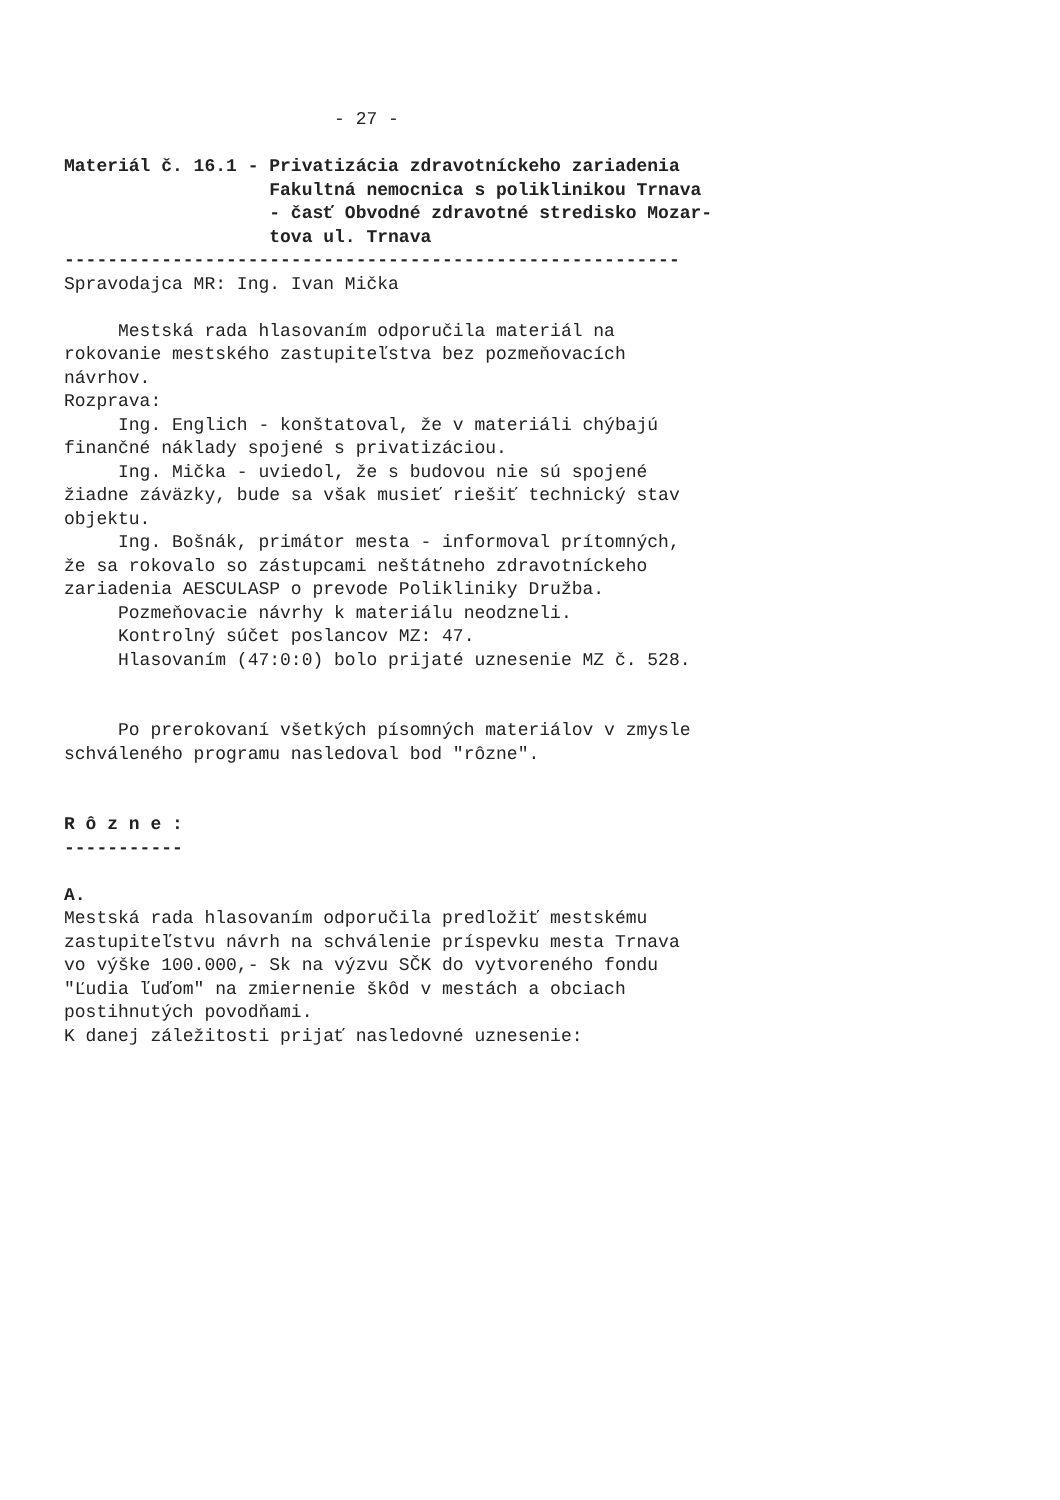- 27 -
Materiál č. 16.1 - Privatizácia zdravotníckeho zariadenia
Fakultná nemocnica s poliklinikou Trnava
- časť Obvodné zdravotné stredisko Mozar-
tova ul. Trnava
---------------------------------------------------------
Spravodajca MR: Ing. Ivan Mička
Mestská rada hlasovaním odporučila materiál na
rokovanie mestského zastupiteľstva bez pozmeňovacích
návrhov.
Rozprava:
Ing. Englich - konštatoval, že v materiáli chýbajú
finančné náklady spojené s privatizáciou.
Ing. Mička - uviedol, že s budovou nie sú spojené
žiadne záväzky, bude sa však musieť riešiť technický stav
objektu.
Ing. Bošnák, primátor mesta - informoval prítomných,
že sa rokovalo so zástupcami neštátneho zdravotníckeho
zariadenia AESCULASP o prevode Polikliniky Družba.
Pozmeňovacie návrhy k materiálu neodzneli.
Kontrolný súčet poslancov MZ: 47.
Hlasovaním (47:0:0) bolo prijaté uznesenie MZ č. 528.
Po prerokovaní všetkých písomných materiálov v zmysle
schváleného programu nasledoval bod "rôzne".
R ô z n e :
-----------
A.
Mestská rada hlasovaním odporučila predložiť mestskému
zastupiteľstvu návrh na schválenie príspevku mesta Trnava
vo výške 100.000,- Sk na výzvu SČK do vytvoreného fondu
"Ľudia ľuďom" na zmiernenie škôd v mestách a obciach
postihnutých povodňami.
K danej záležitosti prijať nasledovné uznesenie: